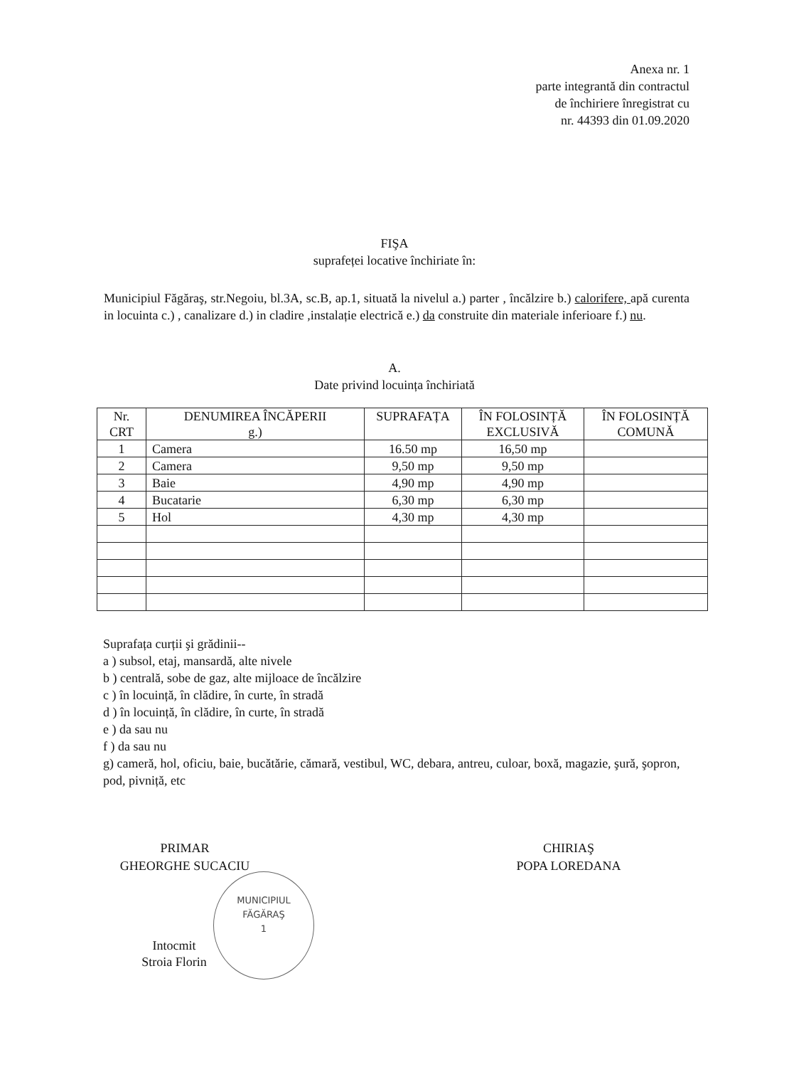Anexa nr. 1
parte integrantă din contractul
de închiriere înregistrat cu
nr. 44393 din 01.09.2020
FIŞA
suprafeței locative închiriate în:
Municipiul Făgăraş, str.Negoiu, bl.3A, sc.B, ap.1, situată la nivelul a.) parter , încălzire b.) calorifere, apă curenta in locuinta c.) , canalizare d.) in cladire ,instalație electrică e.) da construite din materiale inferioare f.) nu.
A.
Date privind locuința închiriată
| Nr. CRT | DENUMIREA ÎNCĂPERII g.) | SUPRAFAȚA | ÎN FOLOSINȚĂ EXCLUSIVĂ | ÎN FOLOSINȚĂ COMUNĂ |
| --- | --- | --- | --- | --- |
| 1 | Camera | 16.50 mp | 16,50 mp | |
| 2 | Camera | 9,50 mp | 9,50 mp | |
| 3 | Baie | 4,90 mp | 4,90 mp | |
| 4 | Bucatarie | 6,30 mp | 6,30 mp | |
| 5 | Hol | 4,30 mp | 4,30 mp | |
Suprafața curții şi grădinii--
a ) subsol, etaj, mansardă, alte nivele
b ) centrală, sobe de gaz, alte mijloace de încălzire
c ) în locuință, în clădire, în curte, în stradă
d ) în locuință, în clădire, în curte, în stradă
e ) da sau nu
f ) da sau nu
g) cameră, hol, oficiu, baie, bucătărie, cămară, vestibul, WC, debara, antreu, culoar, boxă, magazie, şură, şopron, pod, pivniță, etc
PRIMAR
GHEORGHE SUCACIU
CHIRIAŞ
POPA LOREDANA
Intocmit
Stroia Florin
MUNICIPIUL
FĂGĂRAŞ
1